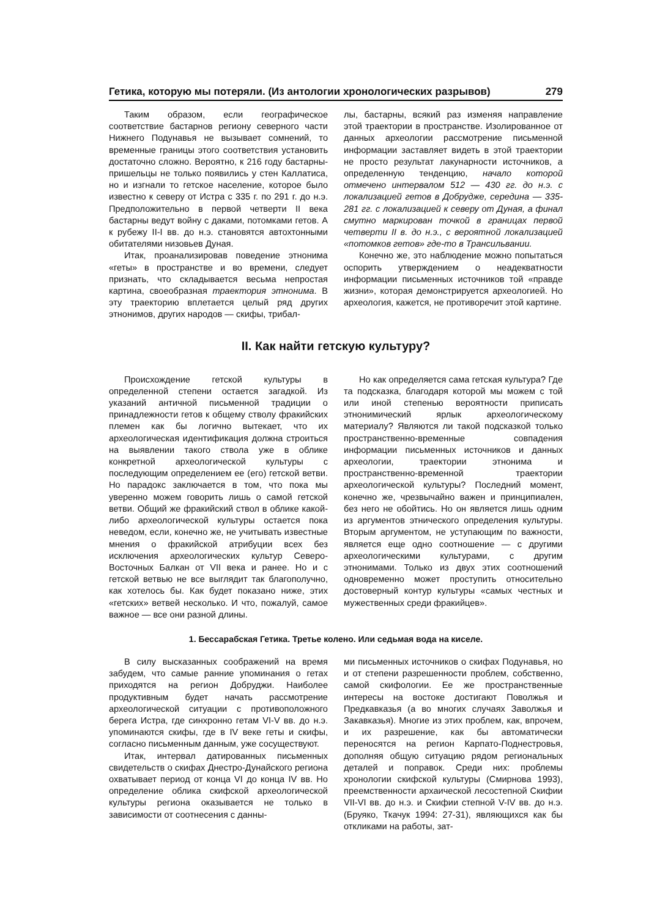Гетика, которую мы потеряли. (Из антологии хронологических разрывов) 279
Таким образом, если географическое соответствие бастарнов региону северного части Нижнего Подунавья не вызывает сомнений, то временные границы этого соответствия установить достаточно сложно. Вероятно, к 216 году бастарны-пришельцы не только появились у стен Каллатиса, но и изгнали то гетское население, которое было известно к северу от Истра с 335 г. по 291 г. до н.э. Предположительно в первой четверти II века бастарны ведут войну с даками, потомками гетов. А к рубежу II-I вв. до н.э. становятся автохтонными обитателями низовьев Дуная.
Итак, проанализировав поведение этнонима «геты» в пространстве и во времени, следует признать, что складывается весьма непростая картина, своеобразная траектория этнонима. В эту траекторию вплетается целый ряд других этнонимов, других народов — скифы, трибал-
лы, бастарны, всякий раз изменяя направление этой траектории в пространстве. Изолированное от данных археологии рассмотрение письменной информации заставляет видеть в этой траектории не просто результат лакунарности источников, а определенную тенденцию, начало которой отмечено интервалом 512 — 430 гг. до н.э. с локализацией гетов в Добрудже, середина — 335-281 гг. с локализацией к северу от Дуная, а финал смутно маркирован точкой в границах первой четверти II в. до н.э., с вероятной локализацией «потомков гетов» где-то в Трансильвании.
Конечно же, это наблюдение можно попытаться оспорить утверждением о неадекватности информации письменных источников той «правде жизни», которая демонстрируется археологией. Но археология, кажется, не противоречит этой картине.
II. Как найти гетскую культуру?
Происхождение гетской культуры в определенной степени остается загадкой. Из указаний античной письменной традиции о принадлежности гетов к общему стволу фракийских племен как бы логично вытекает, что их археологическая идентификация должна строиться на выявлении такого ствола уже в облике конкретной археологической культуры с последующим определением ее (его) гетской ветви. Но парадокс заключается в том, что пока мы уверенно можем говорить лишь о самой гетской ветви. Общий же фракийский ствол в облике какой-либо археологической культуры остается пока неведом, если, конечно же, не учитывать известные мнения о фракийской атрибуции всех без исключения археологических культур Северо-Восточных Балкан от VII века и ранее. Но и с гетской ветвью не все выглядит так благополучно, как хотелось бы. Как будет показано ниже, этих «гетских» ветвей несколько. И что, пожалуй, самое важное — все они разной длины.
Но как определяется сама гетская культура? Где та подсказка, благодаря которой мы можем с той или иной степенью вероятности приписать этнонимический ярлык археологическому материалу? Являются ли такой подсказкой только пространственно-временные совпадения информации письменных источников и данных археологии, траектории этнонима и пространственно-временной траектории археологической культуры? Последний момент, конечно же, чрезвычайно важен и принципиален, без него не обойтись. Но он является лишь одним из аргументов этнического определения культуры. Вторым аргументом, не уступающим по важности, является еще одно соотношение — с другими археологическими культурами, с другим этнонимами. Только из двух этих соотношений одновременно может проступить относительно достоверный контур культуры «самых честных и мужественных среди фракийцев».
1. Бессарабская Гетика. Третье колено. Или седьмая вода на киселе.
В силу высказанных соображений на время забудем, что самые ранние упоминания о гетах приходятся на регион Добруджи. Наиболее продуктивным будет начать рассмотрение археологической ситуации с противоположного берега Истра, где синхронно гетам VI-V вв. до н.э. упоминаются скифы, где в IV веке геты и скифы, согласно письменным данным, уже сосуществуют.
Итак, интервал датированных письменных свидетельств о скифах Днестро-Дунайского региона охватывает период от конца VI до конца IV вв. Но определение облика скифской археологической культуры региона оказывается не только в зависимости от соотнесения с данны-
ми письменных источников о скифах Подунавья, но и от степени разрешенности проблем, собственно, самой скифологии. Ее же пространственные интересы на востоке достигают Поволжья и Предкавказья (а во многих случаях Заволжья и Закавказья). Многие из этих проблем, как, впрочем, и их разрешение, как бы автоматически переносятся на регион Карпато-Поднестровья, дополняя общую ситуацию рядом региональных деталей и поправок. Среди них: проблемы хронологии скифской культуры (Смирнова 1993), преемственности архаической лесостепной Скифии VII-VI вв. до н.э. и Скифии степной V-IV вв. до н.э. (Бруяко, Ткачук 1994: 27-31), являющихся как бы откликами на работы, зат-